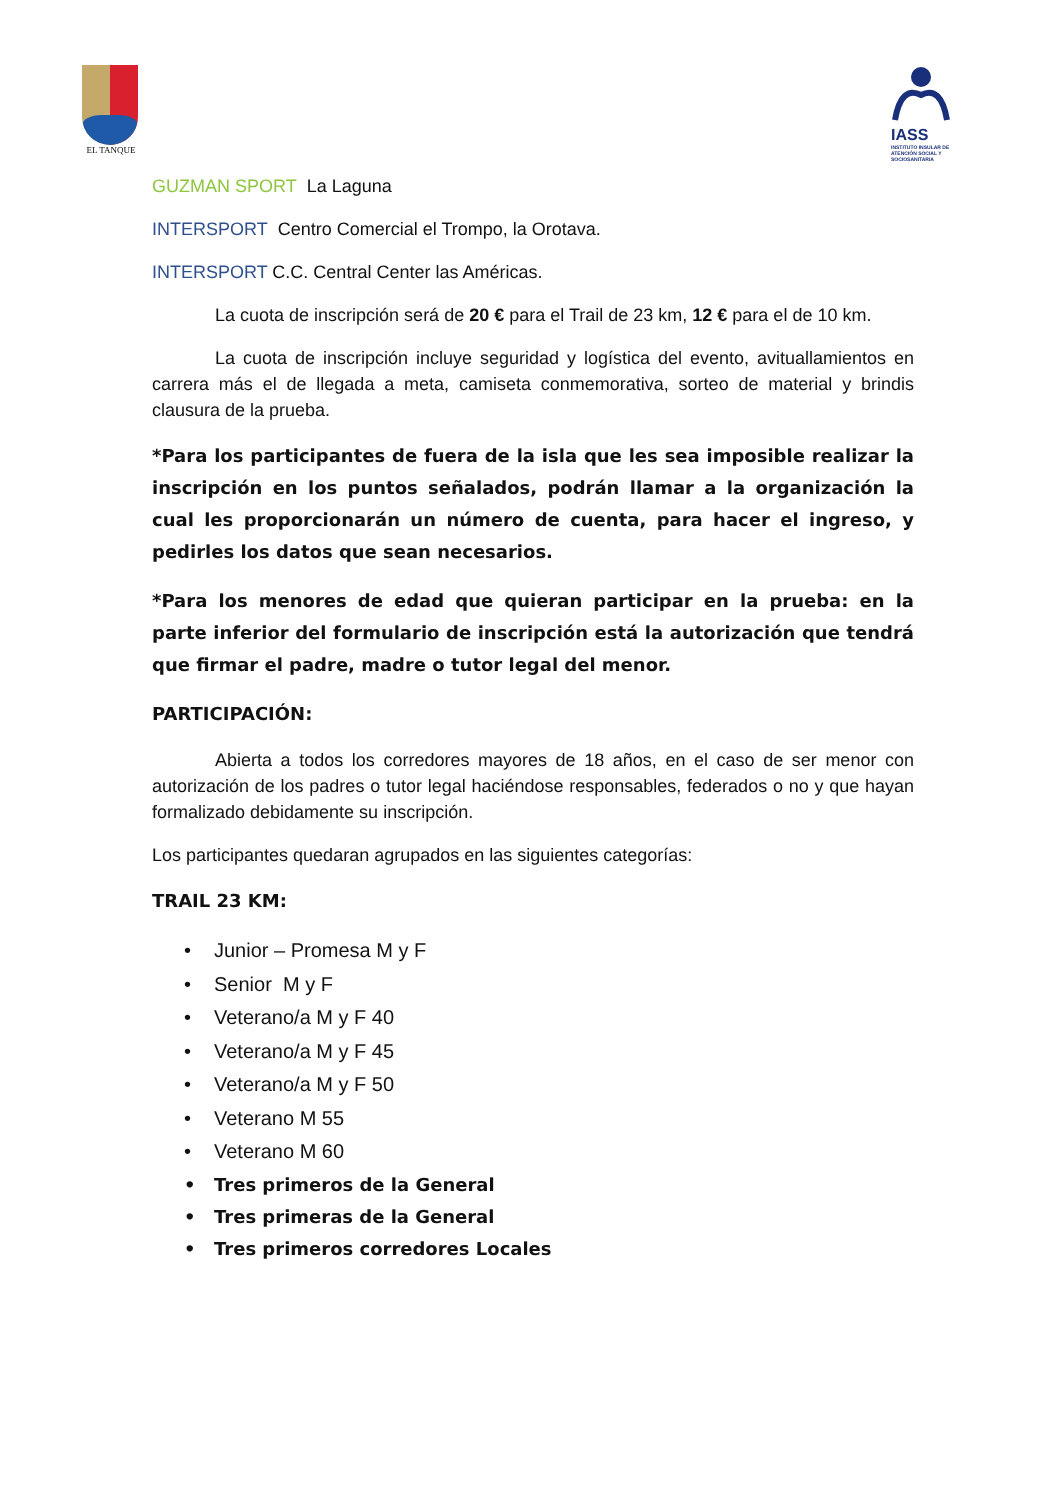EL TANQUE
IASS
INSTITUTO INSULAR DE ATENCIÓN SOCIAL Y SOCIOSANITARIA
GUZMAN SPORT La Laguna
INTERSPORT Centro Comercial el Trompo, la Orotava.
INTERSPORT C.C. Central Center las Américas.
La cuota de inscripción será de 20 € para el Trail de 23 km, 12 € para el de 10 km.
La cuota de inscripción incluye seguridad y logística del evento, avituallamientos en carrera más el de llegada a meta, camiseta conmemorativa, sorteo de material y brindis clausura de la prueba.
*Para los participantes de fuera de la isla que les sea imposible realizar la inscripción en los puntos señalados, podrán llamar a la organización la cual les proporcionarán un número de cuenta, para hacer el ingreso, y pedirles los datos que sean necesarios.
*Para los menores de edad que quieran participar en la prueba: en la parte inferior del formulario de inscripción está la autorización que tendrá que firmar el padre, madre o tutor legal del menor.
PARTICIPACIÓN:
Abierta a todos los corredores mayores de 18 años, en el caso de ser menor con autorización de los padres o tutor legal haciéndose responsables, federados o no y que hayan formalizado debidamente su inscripción.
Los participantes quedaran agrupados en las siguientes categorías:
TRAIL 23 KM:
• Junior – Promesa M y F
• Senior M y F
• Veterano/a M y F 40
• Veterano/a M y F 45
• Veterano/a M y F 50
• Veterano M 55
• Veterano M 60
• Tres primeros de la General
• Tres primeras de la General
• Tres primeros corredores Locales